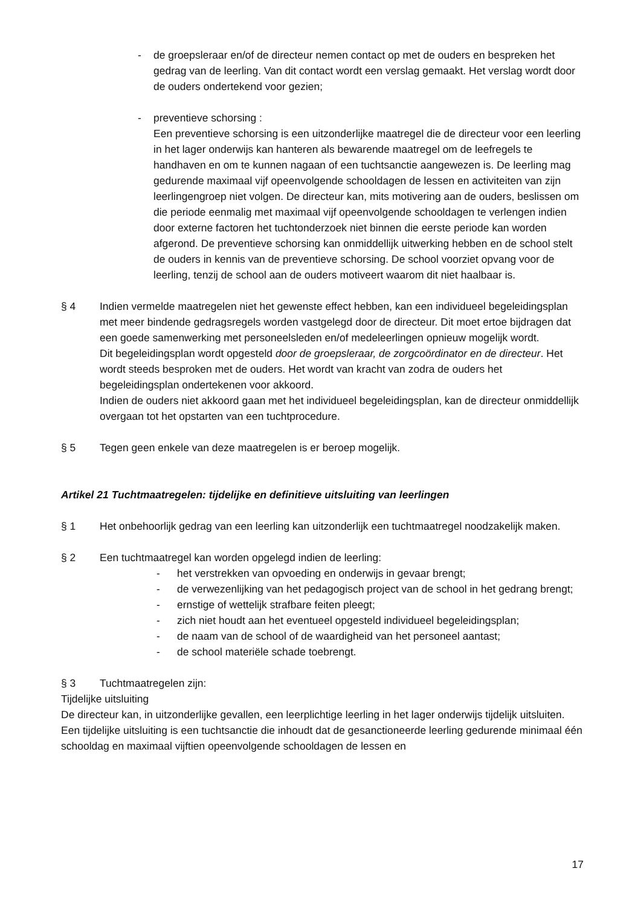- de groepsleraar en/of de directeur nemen contact op met de ouders en bespreken het gedrag van de leerling. Van dit contact wordt een verslag gemaakt. Het verslag wordt door de ouders ondertekend voor gezien;
- preventieve schorsing :
Een preventieve schorsing is een uitzonderlijke maatregel die de directeur voor een leerling in het lager onderwijs kan hanteren als bewarende maatregel om de leefregels te handhaven en om te kunnen nagaan of een tuchtsanctie aangewezen is. De leerling mag gedurende maximaal vijf opeenvolgende schooldagen de lessen en activiteiten van zijn leerlingengroep niet volgen. De directeur kan, mits motivering aan de ouders, beslissen om die periode eenmalig met maximaal vijf opeenvolgende schooldagen te verlengen indien door externe factoren het tuchtonderzoek niet binnen die eerste periode kan worden afgerond. De preventieve schorsing kan onmiddellijk uitwerking hebben en de school stelt de ouders in kennis van de preventieve schorsing. De school voorziet opvang voor de leerling, tenzij de school aan de ouders motiveert waarom dit niet haalbaar is.
§ 4 Indien vermelde maatregelen niet het gewenste effect hebben, kan een individueel begeleidingsplan met meer bindende gedragsregels worden vastgelegd door de directeur. Dit moet ertoe bijdragen dat een goede samenwerking met personeelsleden en/of medeleerlingen opnieuw mogelijk wordt.
Dit begeleidingsplan wordt opgesteld door de groepsleraar, de zorgcoördinator en de directeur. Het wordt steeds besproken met de ouders. Het wordt van kracht van zodra de ouders het begeleidingsplan ondertekenen voor akkoord.
Indien de ouders niet akkoord gaan met het individueel begeleidingsplan, kan de directeur onmiddellijk overgaan tot het opstarten van een tuchtprocedure.
§ 5 Tegen geen enkele van deze maatregelen is er beroep mogelijk.
Artikel 21 Tuchtmaatregelen: tijdelijke en definitieve uitsluiting van leerlingen
§ 1 Het onbehoorlijk gedrag van een leerling kan uitzonderlijk een tuchtmaatregel noodzakelijk maken.
§ 2 Een tuchtmaatregel kan worden opgelegd indien de leerling:
- het verstrekken van opvoeding en onderwijs in gevaar brengt;
- de verwezenlijking van het pedagogisch project van de school in het gedrang brengt;
- ernstige of wettelijk strafbare feiten pleegt;
- zich niet houdt aan het eventueel opgesteld individueel begeleidingsplan;
- de naam van de school of de waardigheid van het personeel aantast;
- de school materiële schade toebrengt.
§ 3 Tuchtmaatregelen zijn:
Tijdelijke uitsluiting
De directeur kan, in uitzonderlijke gevallen, een leerplichtige leerling in het lager onderwijs tijdelijk uitsluiten. Een tijdelijke uitsluiting is een tuchtsanctie die inhoudt dat de gesanctioneerde leerling gedurende minimaal één schooldag en maximaal vijftien opeenvolgende schooldagen de lessen en
17